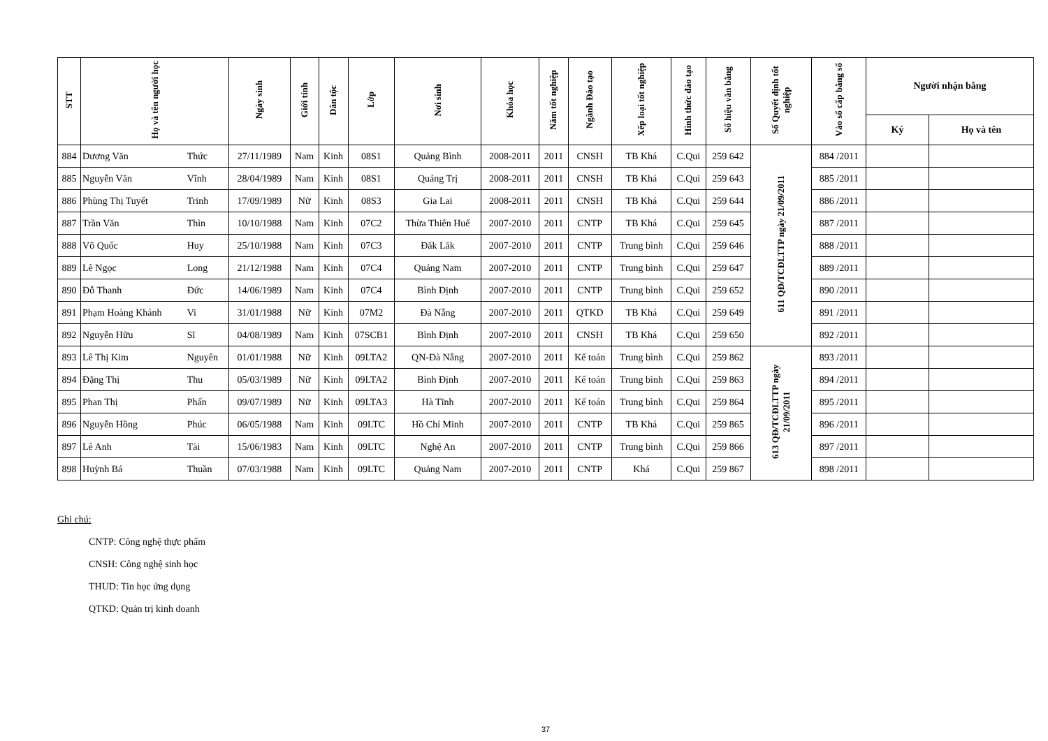| STT | Họ và tên người học | | Ngày sinh | Giới tính | Dân tộc | Lớp | Nơi sinh | Khóa học | Năm tốt nghiệp | Ngành Đào tạo | Xếp loại tốt nghiệp | Hình thức đào tạo | Số hiệu văn bằng | Số Quyết định tốt nghiệp | Vào sổ cấp bằng số | Người nhận bằng | |
| --- | --- | --- | --- | --- | --- | --- | --- | --- | --- | --- | --- | --- | --- | --- | --- | --- | --- |
| | | | | | | | | | | | | | | | | Ký | Họ và tên |
| 884 | Dương Văn | Thức | 27/11/1989 | Nam | Kinh | 08S1 | Quảng Bình | 2008-2011 | 2011 | CNSH | TB Khá | C.Qui | 259 642 | 611 QĐ/TCĐLTTP ngày 21/09/2011 | 884 /2011 | | |
| 885 | Nguyễn Văn | Vĩnh | 28/04/1989 | Nam | Kinh | 08S1 | Quảng Trị | 2008-2011 | 2011 | CNSH | TB Khá | C.Qui | 259 643 | | 885 /2011 | | |
| 886 | Phùng Thị Tuyết | Trinh | 17/09/1989 | Nữ | Kinh | 08S3 | Gia Lai | 2008-2011 | 2011 | CNSH | TB Khá | C.Qui | 259 644 | | 886 /2011 | | |
| 887 | Trần Văn | Thìn | 10/10/1988 | Nam | Kinh | 07C2 | Thừa Thiên Huế | 2007-2010 | 2011 | CNTP | TB Khá | C.Qui | 259 645 | | 887 /2011 | | |
| 888 | Võ Quốc | Huy | 25/10/1988 | Nam | Kinh | 07C3 | Đăk Lăk | 2007-2010 | 2011 | CNTP | Trung bình | C.Qui | 259 646 | | 888 /2011 | | |
| 889 | Lê Ngọc | Long | 21/12/1988 | Nam | Kinh | 07C4 | Quảng Nam | 2007-2010 | 2011 | CNTP | Trung bình | C.Qui | 259 647 | | 889 /2011 | | |
| 890 | Đỗ Thanh | Đức | 14/06/1989 | Nam | Kinh | 07C4 | Bình Định | 2007-2010 | 2011 | CNTP | Trung bình | C.Qui | 259 652 | | 890 /2011 | | |
| 891 | Phạm Hoàng Khánh | Vi | 31/01/1988 | Nữ | Kinh | 07M2 | Đà Nẵng | 2007-2010 | 2011 | QTKD | TB Khá | C.Qui | 259 649 | | 891 /2011 | | |
| 892 | Nguyễn Hữu | Sĩ | 04/08/1989 | Nam | Kinh | 07SCB1 | Bình Định | 2007-2010 | 2011 | CNSH | TB Khá | C.Qui | 259 650 | | 892 /2011 | | |
| 893 | Lê Thị Kim | Nguyên | 01/01/1988 | Nữ | Kinh | 09LTA2 | QN-Đà Nẵng | 2007-2010 | 2011 | Kế toán | Trung bình | C.Qui | 259 862 | 613 QĐ/TCĐLTTP ngày 21/09/2011 | 893 /2011 | | |
| 894 | Đặng Thị | Thu | 05/03/1989 | Nữ | Kinh | 09LTA2 | Bình Định | 2007-2010 | 2011 | Kế toán | Trung bình | C.Qui | 259 863 | | 894 /2011 | | |
| 895 | Phan Thị | Phấn | 09/07/1989 | Nữ | Kinh | 09LTA3 | Hà Tĩnh | 2007-2010 | 2011 | Kế toán | Trung bình | C.Qui | 259 864 | | 895 /2011 | | |
| 896 | Nguyễn Hồng | Phúc | 06/05/1988 | Nam | Kinh | 09LTC | Hồ Chí Minh | 2007-2010 | 2011 | CNTP | TB Khá | C.Qui | 259 865 | | 896 /2011 | | |
| 897 | Lê Anh | Tài | 15/06/1983 | Nam | Kinh | 09LTC | Nghệ An | 2007-2010 | 2011 | CNTP | Trung bình | C.Qui | 259 866 | | 897 /2011 | | |
| 898 | Huỳnh Bá | Thuần | 07/03/1988 | Nam | Kinh | 09LTC | Quảng Nam | 2007-2010 | 2011 | CNTP | Khá | C.Qui | 259 867 | | 898 /2011 | | |
Ghi chú:
CNTP: Công nghệ thực phẩm
CNSH: Công nghệ sinh học
THUD: Tin học ứng dụng
QTKD: Quản trị kinh doanh
37